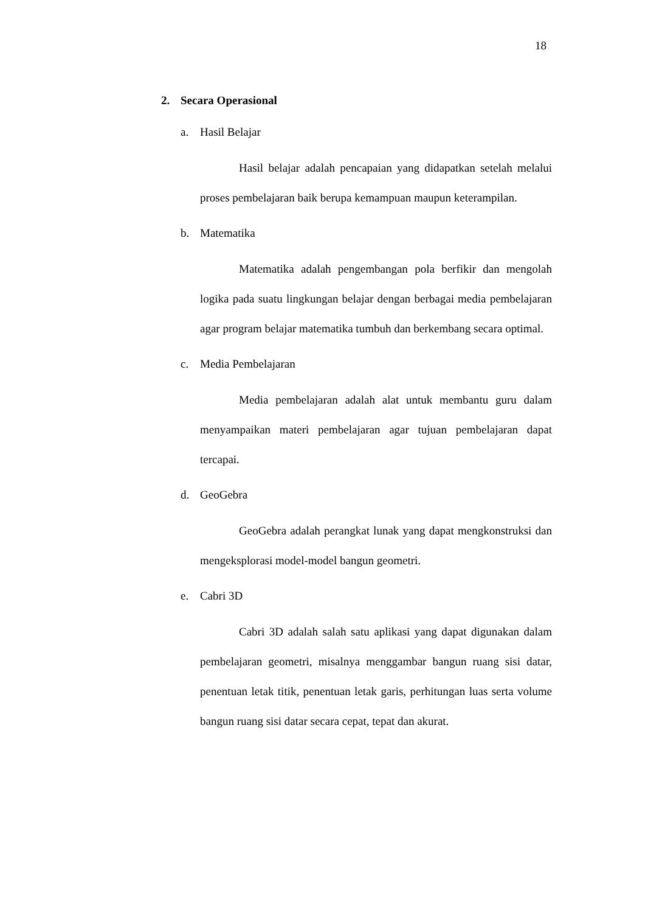18
2. Secara Operasional
a. Hasil Belajar
Hasil belajar adalah pencapaian yang didapatkan setelah melalui proses pembelajaran baik berupa kemampuan maupun keterampilan.
b. Matematika
Matematika adalah pengembangan pola berfikir dan mengolah logika pada suatu lingkungan belajar dengan berbagai media pembelajaran agar program belajar matematika tumbuh dan berkembang secara optimal.
c. Media Pembelajaran
Media pembelajaran adalah alat untuk membantu guru dalam menyampaikan materi pembelajaran agar tujuan pembelajaran dapat tercapai.
d. GeoGebra
GeoGebra adalah perangkat lunak yang dapat mengkonstruksi dan mengeksplorasi model-model bangun geometri.
e. Cabri 3D
Cabri 3D adalah salah satu aplikasi yang dapat digunakan dalam pembelajaran geometri, misalnya menggambar bangun ruang sisi datar, penentuan letak titik, penentuan letak garis, perhitungan luas serta volume bangun ruang sisi datar secara cepat, tepat dan akurat.